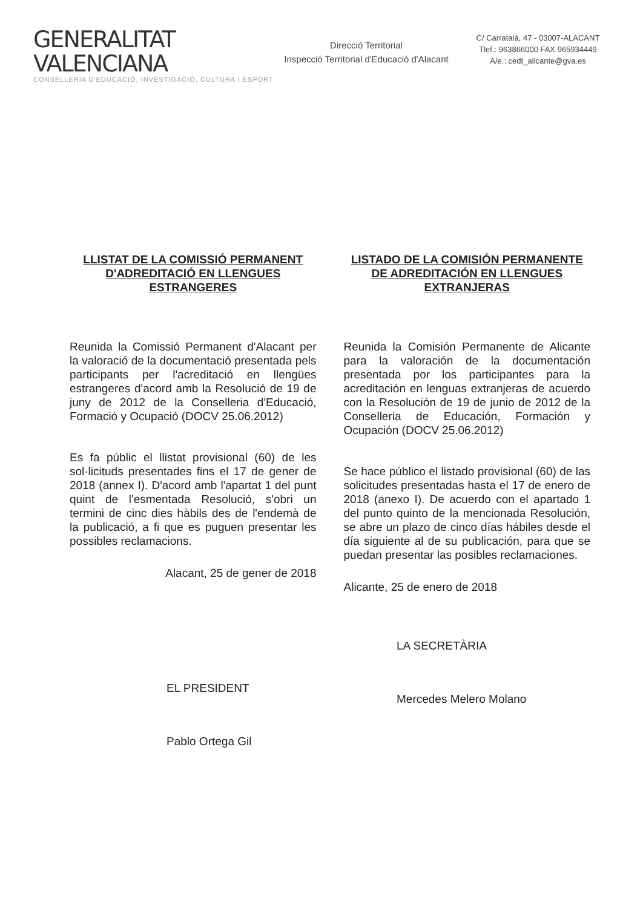GENERALITAT VALENCIANA
CONSELLERIA D'EDUCACIÓ, INVESTIGACIÓ, CULTURA I ESPORT
Direcció Territorial
Inspecció Territorial d'Educació d'Alacant
C/ Carratalà, 47 - 03007-ALACANT
Tlef.: 963866000 FAX 965934449
A/e.: cedt_alicante@gva.es
LLISTAT DE LA COMISSIÓ PERMANENT D'ADREDITACIÓ EN LLENGUES ESTRANGERES
Reunida la Comissió Permanent d'Alacant per la valoració de la documentació presentada pels participants per l'acreditació en llengües estrangeres d'acord amb la Resolució de 19 de juny de 2012 de la Conselleria d'Educació, Formació y Ocupació (DOCV 25.06.2012)
Es fa públic el llistat provisional (60) de les sol·licituds presentades fins el 17 de gener de 2018 (annex I). D'acord amb l'apartat 1 del punt quint de l'esmentada Resolució, s'obri un termini de cinc dies hàbils des de l'endemà de la publicació, a fi que es puguen presentar les possibles reclamacions.
Alacant, 25 de gener de 2018
LISTADO DE LA COMISIÓN PERMANENTE DE ADREDITACIÓN EN LLENGUES EXTRANJERAS
Reunida la Comisión Permanente de Alicante para la valoración de la documentación presentada por los participantes para la acreditación en lenguas extranjeras de acuerdo con la Resolución de 19 de junio de 2012 de la Conselleria de Educación, Formación y Ocupación (DOCV 25.06.2012)
Se hace público el listado provisional (60) de las solicitudes presentadas hasta el 17 de enero de 2018 (anexo I). De acuerdo con el apartado 1 del punto quinto de la mencionada Resolución, se abre un plazo de cinco días hábiles desde el día siguiente al de su publicación, para que se puedan presentar las posibles reclamaciones.
Alicante, 25 de enero de 2018
EL PRESIDENT
Pablo Ortega Gil
LA SECRETÀRIA
Mercedes Melero Molano